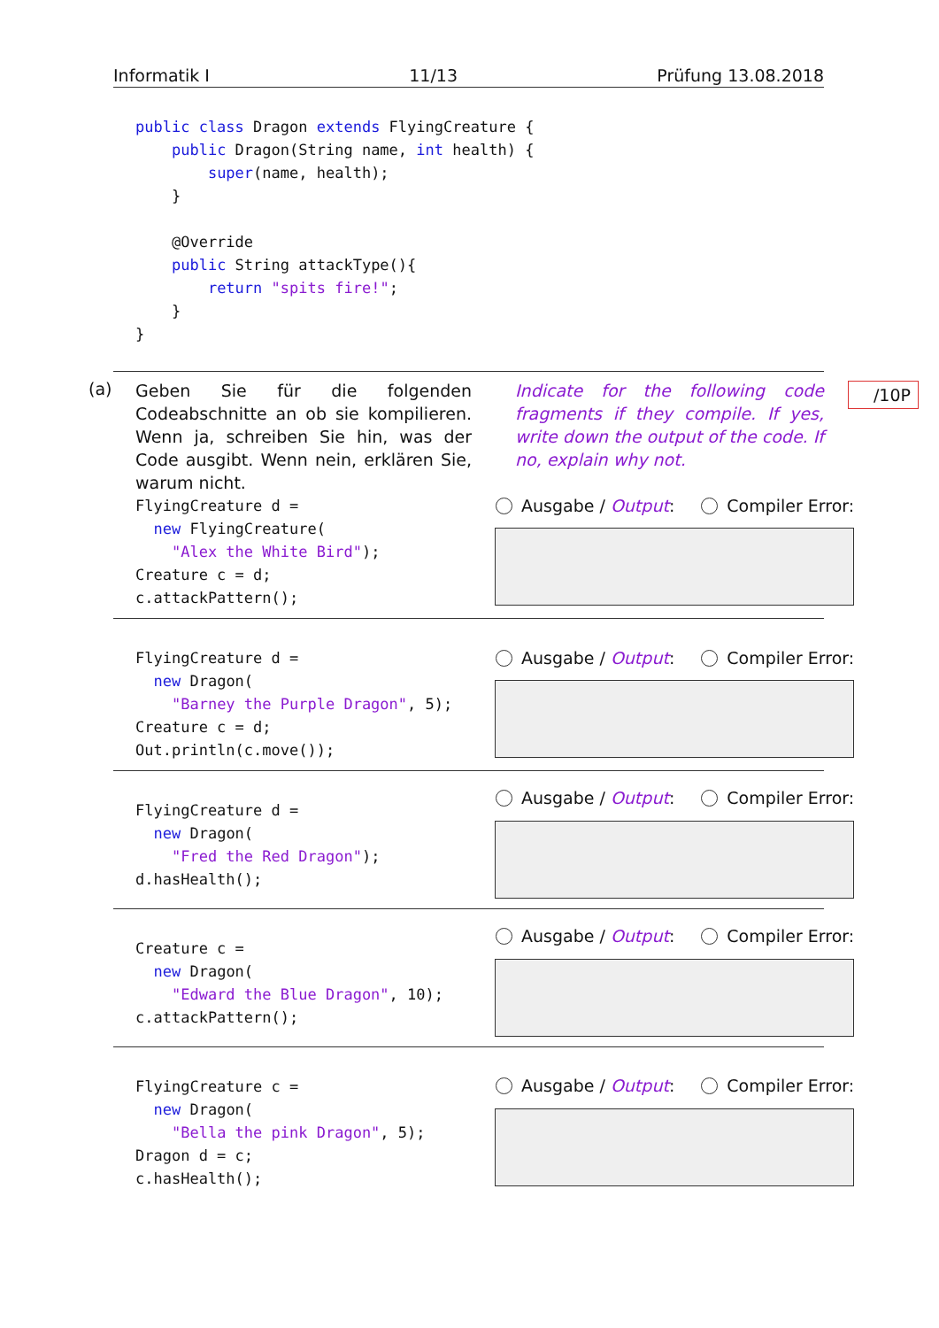Informatik I 11/13 Prüfung 13.08.2018
public class Dragon extends FlyingCreature {
    public Dragon(String name, int health) {
        super(name, health);
    }

    @Override
    public String attackType(){
        return "spits fire!";
    }
}
(a)
Geben Sie für die folgenden Codeabschnitte an ob sie kompilieren. Wenn ja, schreiben Sie hin, was der Code ausgibt. Wenn nein, erklären Sie, warum nicht.
Indicate for the following code fragments if they compile. If yes, write down the output of the code. If no, explain why not.
/10P
FlyingCreature d =
  new FlyingCreature(
    "Alex the White Bird");
Creature c = d;
c.attackPattern();
Ausgabe / Output: Compiler Error:
FlyingCreature d =
  new Dragon(
    "Barney the Purple Dragon", 5);
Creature c = d;
Out.println(c.move());
Ausgabe / Output: Compiler Error:
FlyingCreature d =
  new Dragon(
    "Fred the Red Dragon");
d.hasHealth();
Ausgabe / Output: Compiler Error:
Creature c =
  new Dragon(
    "Edward the Blue Dragon", 10);
c.attackPattern();
Ausgabe / Output: Compiler Error:
FlyingCreature c =
  new Dragon(
    "Bella the pink Dragon", 5);
Dragon d = c;
c.hasHealth();
Ausgabe / Output: Compiler Error: